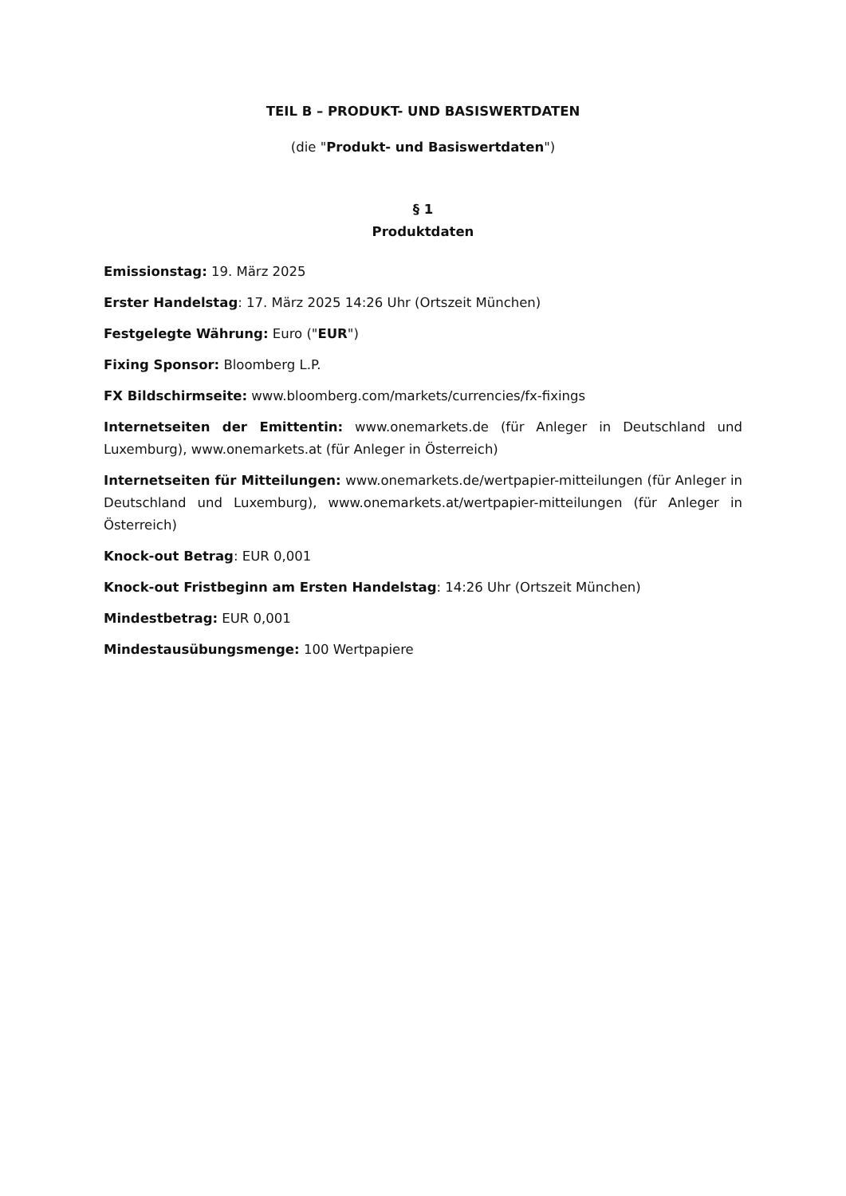TEIL B – PRODUKT- UND BASISWERTDATEN
(die "Produkt- und Basiswertdaten")
§ 1
Produktdaten
Emissionstag: 19. März 2025
Erster Handelstag: 17. März 2025 14:26 Uhr (Ortszeit München)
Festgelegte Währung: Euro ("EUR")
Fixing Sponsor: Bloomberg L.P.
FX Bildschirmseite: www.bloomberg.com/markets/currencies/fx-fixings
Internetseiten der Emittentin: www.onemarkets.de (für Anleger in Deutschland und Luxemburg), www.onemarkets.at (für Anleger in Österreich)
Internetseiten für Mitteilungen: www.onemarkets.de/wertpapier-mitteilungen (für Anleger in Deutschland und Luxemburg), www.onemarkets.at/wertpapier-mitteilungen (für Anleger in Österreich)
Knock-out Betrag: EUR 0,001
Knock-out Fristbeginn am Ersten Handelstag: 14:26 Uhr (Ortszeit München)
Mindestbetrag: EUR 0,001
Mindestausübungsmenge: 100 Wertpapiere